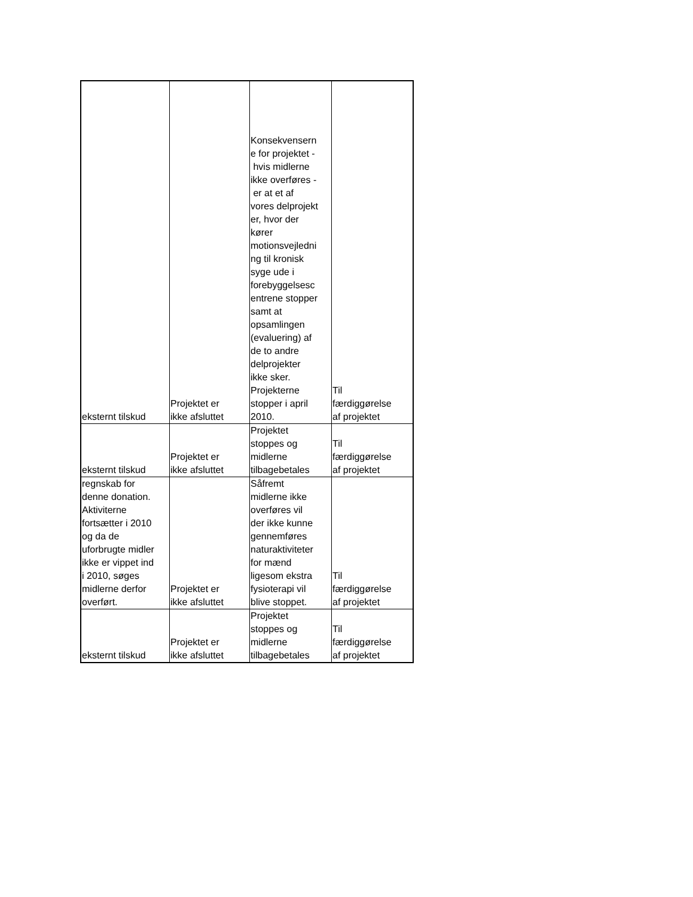| eksternt tilskud | Projektet er ikke afsluttet | Konsekvensern e for projektet - hvis midlerne ikke overføres - er at et af vores delprojekt er, hvor der kører motionsvejledni ng til kronisk syge ude i forebyggelsesc entrene stopper samt at opsamlingen (evaluering) af de to andre delprojekter ikke sker. Projekterne stopper i april 2010. | Til færdiggørelse af projektet |
| eksternt tilskud | Projektet er ikke afsluttet | Projektet stoppes og midlerne tilbagebetales | Til færdiggørelse af projektet |
| regnskab for denne donation. Aktiviterne fortsætter i 2010 og da de uforbrugte midler ikke er vippet ind i 2010, søges midlerne derfor overført. | Projektet er ikke afsluttet | Såfremt midlerne ikke overføres vil der ikke kunne gennemføres naturaktiviteter for mænd ligesom ekstra fysioterapi vil blive stoppet. | Til færdiggørelse af projektet |
| eksternt tilskud | Projektet er ikke afsluttet | Projektet stoppes og midlerne tilbagebetales | Til færdiggørelse af projektet |